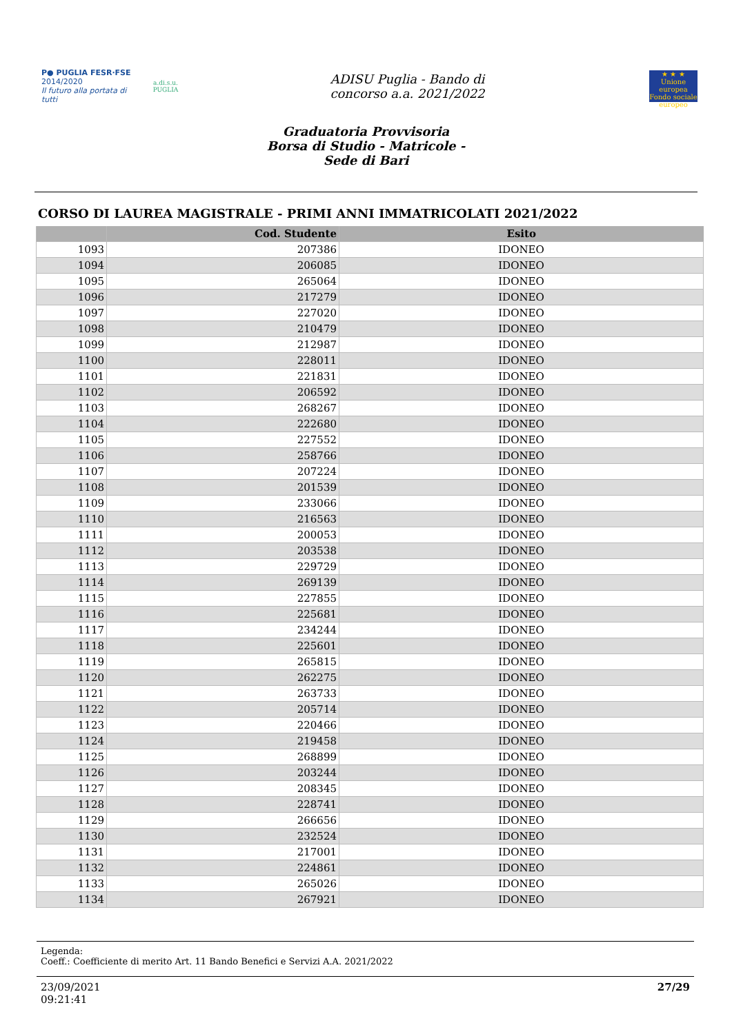P● PUGLIA FESR·FSE
2014/2020
Il futuro alla portata di tutti
a.di.s.u.
PUGLIA
ADISU Puglia - Bando di
concorso a.a. 2021/2022
★ ★ ★
Unione europea Fondo sociale europeo
Graduatoria Provvisoria
Borsa di Studio - Matricole -
Sede di Bari
CORSO DI LAUREA MAGISTRALE - PRIMI ANNI IMMATRICOLATI 2021/2022
| | Cod. Studente | Esito |
| --- | --- | --- |
| 1093 | 207386 | IDONEO |
| 1094 | 206085 | IDONEO |
| 1095 | 265064 | IDONEO |
| 1096 | 217279 | IDONEO |
| 1097 | 227020 | IDONEO |
| 1098 | 210479 | IDONEO |
| 1099 | 212987 | IDONEO |
| 1100 | 228011 | IDONEO |
| 1101 | 221831 | IDONEO |
| 1102 | 206592 | IDONEO |
| 1103 | 268267 | IDONEO |
| 1104 | 222680 | IDONEO |
| 1105 | 227552 | IDONEO |
| 1106 | 258766 | IDONEO |
| 1107 | 207224 | IDONEO |
| 1108 | 201539 | IDONEO |
| 1109 | 233066 | IDONEO |
| 1110 | 216563 | IDONEO |
| 1111 | 200053 | IDONEO |
| 1112 | 203538 | IDONEO |
| 1113 | 229729 | IDONEO |
| 1114 | 269139 | IDONEO |
| 1115 | 227855 | IDONEO |
| 1116 | 225681 | IDONEO |
| 1117 | 234244 | IDONEO |
| 1118 | 225601 | IDONEO |
| 1119 | 265815 | IDONEO |
| 1120 | 262275 | IDONEO |
| 1121 | 263733 | IDONEO |
| 1122 | 205714 | IDONEO |
| 1123 | 220466 | IDONEO |
| 1124 | 219458 | IDONEO |
| 1125 | 268899 | IDONEO |
| 1126 | 203244 | IDONEO |
| 1127 | 208345 | IDONEO |
| 1128 | 228741 | IDONEO |
| 1129 | 266656 | IDONEO |
| 1130 | 232524 | IDONEO |
| 1131 | 217001 | IDONEO |
| 1132 | 224861 | IDONEO |
| 1133 | 265026 | IDONEO |
| 1134 | 267921 | IDONEO |
Legenda:
Coeff.: Coefficiente di merito Art. 11 Bando Benefici e Servizi A.A. 2021/2022
23/09/2021
09:21:41
27/29